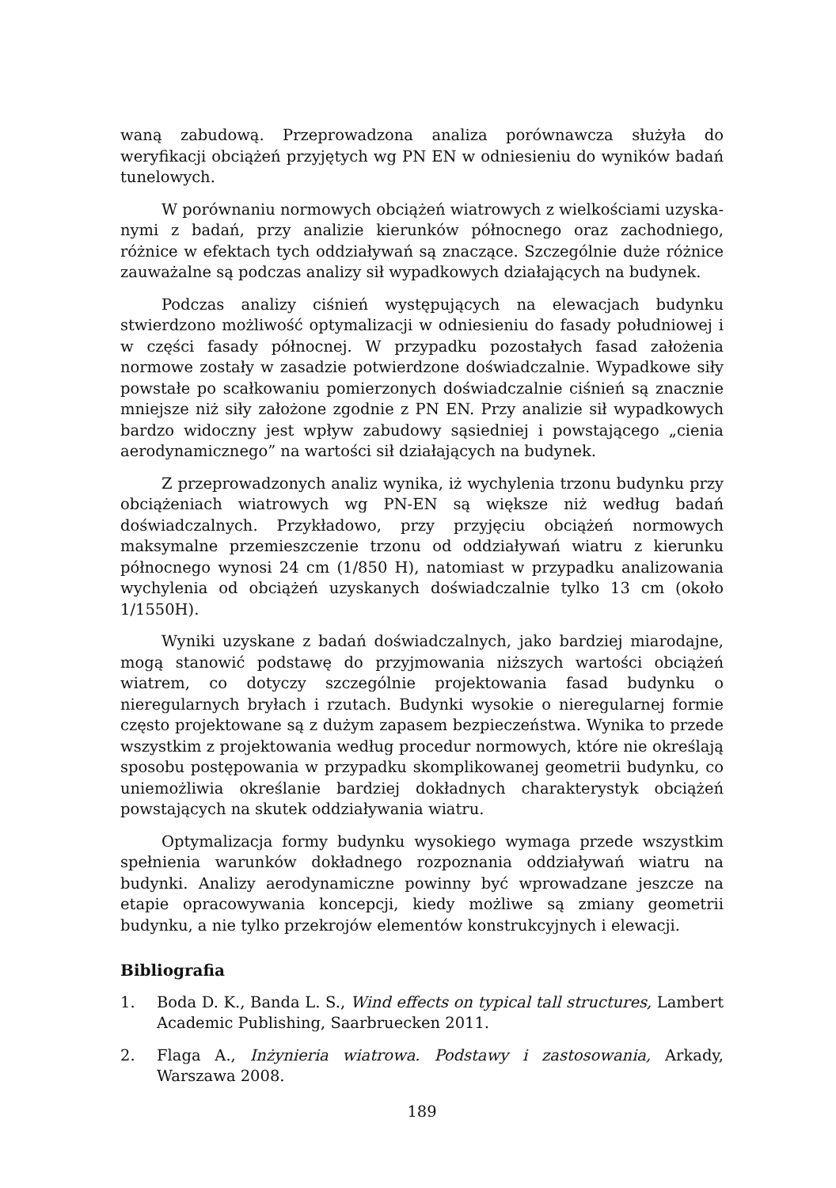waną zabudową. Przeprowadzona analiza porównawcza służyła do weryfikacji obciążeń przyjętych wg PN EN w odniesieniu do wyników badań tunelowych.
W porównaniu normowych obciążeń wiatrowych z wielkościami uzyska­nymi z badań, przy analizie kierunków północnego oraz zachodniego, różnice w efektach tych oddziaływań są znaczące. Szczególnie duże różnice zauważalne są podczas analizy sił wypadkowych działających na budynek.
Podczas analizy ciśnień występujących na elewacjach budynku stwierdzo­no możliwość optymalizacji w odniesieniu do fasady południowej i w części fasady północnej. W przypadku pozostałych fasad założenia normowe zostały w zasadzie potwierdzone doświadczalnie. Wypadkowe siły powstałe po scał­kowaniu pomierzonych doświadczalnie ciśnień są znacznie mniejsze niż siły założone zgodnie z PN EN. Przy analizie sił wypadkowych bardzo widoczny jest wpływ zabudowy sąsiedniej i powstającego „cienia aerodynamicznego” na war­tości sił działających na budynek.
Z przeprowadzonych analiz wynika, iż wychylenia trzonu budynku przy obciążeniach wiatrowych wg PN-EN są większe niż według badań doświadczal­nych. Przykładowo, przy przyjęciu obciążeń normowych maksymalne prze­mieszczenie trzonu od oddziaływań wiatru z kierunku północnego wynosi 24 cm (1/850 H), natomiast w przypadku analizowania wychylenia od obciążeń uzyskanych doświadczalnie tylko 13 cm (około 1/1550H).
Wyniki uzyskane z badań doświadczalnych, jako bardziej miarodajne, mo­gą stanowić podstawę do przyjmowania niższych wartości obciążeń wiatrem, co dotyczy szczególnie projektowania fasad budynku o nieregularnych bryłach i rzutach. Budynki wysokie o nieregularnej formie często projektowane są z dużym zapasem bezpieczeństwa. Wynika to przede wszystkim z projektowa­nia według procedur normowych, które nie określają sposobu postępowania w przypadku skomplikowanej geometrii budynku, co uniemożliwia określanie bardziej dokładnych charakterystyk obciążeń powstających na skutek oddzia­ływania wiatru.
Optymalizacja formy budynku wysokiego wymaga przede wszystkim speł­nienia warunków dokładnego rozpoznania oddziaływań wiatru na budynki. Analizy aerodynamiczne powinny być wprowadzane jeszcze na etapie opraco­wywania koncepcji, kiedy możliwe są zmiany geometrii budynku, a nie tylko przekrojów elementów konstrukcyjnych i elewacji.
Bibliografia
1. Boda D. K., Banda L. S., Wind effects on typical tall structures, Lambert Aca­demic Publishing, Saarbruecken 2011.
2. Flaga A., Inżynieria wiatrowa. Podstawy i zastosowania, Arkady, Warszawa 2008.
189